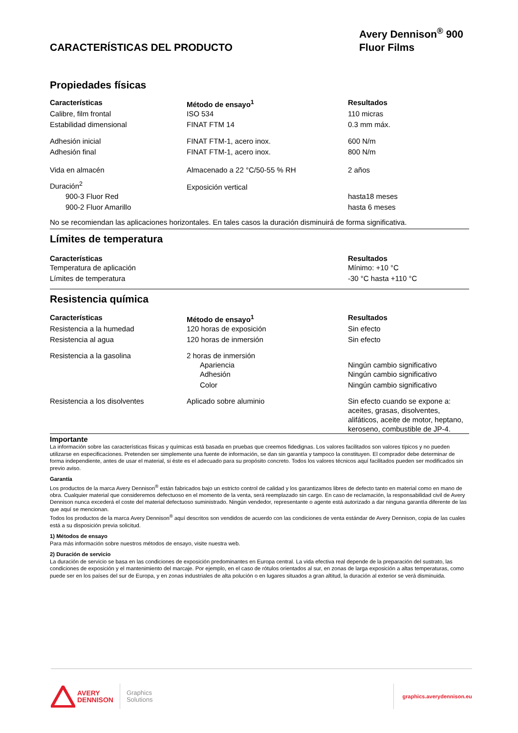CARACTERÍSTICAS DEL PRODUCTO
Avery Dennison<sup>®</sup> 900
Fluor Films
Propiedades físicas
| Características | Método de ensayo<sup>1</sup> | Resultados |
| --- | --- | --- |
| Calibre, film frontal | ISO 534 | 110 micras |
| Estabilidad dimensional | FINAT FTM 14 | 0.3 mm máx. |
| Adhesión inicial | FINAT FTM-1, acero inox. | 600 N/m |
| Adhesión final | FINAT FTM-1, acero inox. | 800 N/m |
| Vida en almacén | Almacenado a 22 °C/50-55 % RH | 2 años |
| Duración<sup>2</sup> | Exposición vertical | |
| 900-3 Fluor Red | | hasta18 meses |
| 900-2 Fluor Amarillo | | hasta 6 meses |
No se recomiendan las aplicaciones horizontales. En tales casos la duración disminuirá de forma significativa.
Límites de temperatura
| Características | Resultados |
| --- | --- |
| Temperatura de aplicación | Mínimo: +10 °C |
| Límites de temperatura | -30 °C hasta +110 °C |
Resistencia química
| Características | Método de ensayo<sup>1</sup> | Resultados |
| --- | --- | --- |
| Resistencia a la humedad | 120 horas de exposición | Sin efecto |
| Resistencia al agua | 120 horas de inmersión | Sin efecto |
| Resistencia a la gasolina | 2 horas de inmersión | |
| | Apariencia | Ningún cambio significativo |
| | Adhesión | Ningún cambio significativo |
| | Color | Ningún cambio significativo |
| Resistencia a los disolventes | Aplicado sobre aluminio | Sin efecto cuando se expone a: aceites, grasas, disolventes, alifáticos, aceite de motor, heptano, keroseno, combustible de JP-4. |
Importante
La información sobre las características físicas y químicas está basada en pruebas que creemos fidedignas. Los valores facilitados son valores típicos y no pueden utilizarse en especificaciones. Pretenden ser simplemente una fuente de información, se dan sin garantía y tampoco la constituyen. El comprador debe determinar de forma independiente, antes de usar el material, si éste es el adecuado para su propósito concreto. Todos los valores técnicos aquí facilitados pueden ser modificados sin previo aviso.
Garantía
Los productos de la marca Avery Dennison<sup>®</sup> están fabricados bajo un estricto control de calidad y los garantizamos libres de defecto tanto en material como en mano de obra. Cualquier material que consideremos defectuoso en el momento de la venta, será reemplazado sin cargo. En caso de reclamación, la responsabilidad civil de Avery Dennison nunca excederá el coste del material defectuoso suministrado. Ningún vendedor, representante o agente está autorizado a dar ninguna garantía diferente de las que aquí se mencionan.
Todos los productos de la marca Avery Dennison<sup>®</sup> aquí descritos son vendidos de acuerdo con las condiciones de venta estándar de Avery Dennison, copia de las cuales está a su disposición previa solicitud.
1) Métodos de ensayo
Para más información sobre nuestros métodos de ensayo, visite nuestra web.
2) Duración de servicio
La duración de servicio se basa en las condiciones de exposición predominantes en Europa central. La vida efectiva real depende de la preparación del sustrato, las condiciones de exposición y el mantenimiento del marcaje. Por ejemplo, en el caso de rótulos orientados al sur, en zonas de larga exposición a altas temperaturas, como puede ser en los países del sur de Europa, y en zonas industriales de alta polución o en lugares situados a gran altitud, la duración al exterior se verá disminuida.
AVERY
DENNISON
Graphics
Solutions
graphics.averydennison.eu